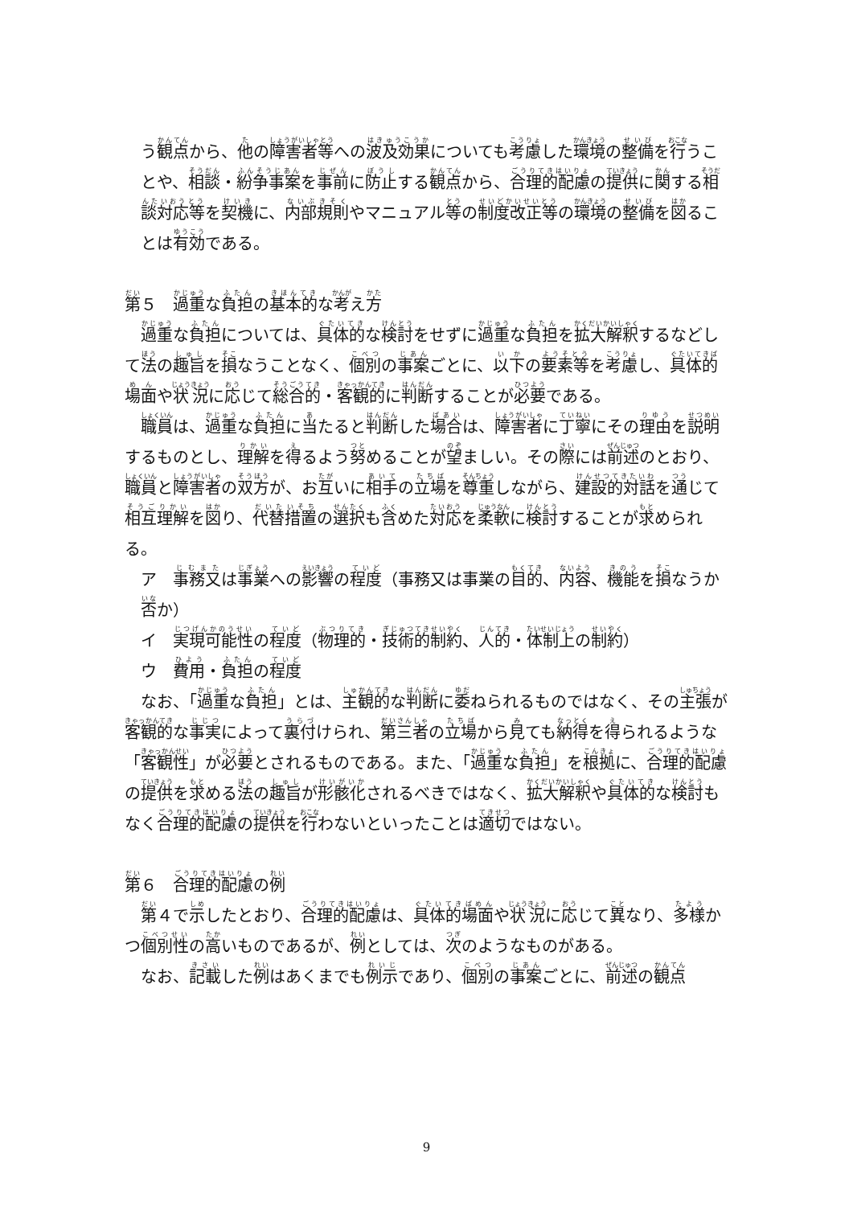う観点から、他の障害者等への波及効果についても考慮した環境の整備を行うことや、相談・紛争事案を事前に防止する観点から、合理的配慮の提供に関する相談対応等を契機に、内部規則やマニュアル等の制度改正等の環境の整備を図ることは有効である。
第５　過重な負担の基本的な考え方
過重な負担については、具体的な検討をせずに過重な負担を拡大解釈するなどして法の趣旨を損なうことなく、個別の事案ごとに、以下の要素等を考慮し、具体的場面や状況に応じて総合的・客観的に判断することが必要である。
職員は、過重な負担に当たると判断した場合は、障害者に丁寧にその理由を説明するものとし、理解を得るよう努めることが望ましい。その際には前述のとおり、職員と障害者の双方が、お互いに相手の立場を尊重しながら、建設的対話を通じて相互理解を図り、代替措置の選択も含めた対応を柔軟に検討することが求められる。
ア　事務又は事業への影響の程度（事務又は事業の目的、内容、機能を損なうか否か）
イ　実現可能性の程度（物理的・技術的制約、人的・体制上の制約）
ウ　費用・負担の程度
なお、「過重な負担」とは、主観的な判断に委ねられるものではなく、その主張が客観的な事実によって裏付けられ、第三者の立場から見ても納得を得られるような「客観性」が必要とされるものである。また、「過重な負担」を根拠に、合理的配慮の提供を求める法の趣旨が形骸化されるべきではなく、拡大解釈や具体的な検討もなく合理的配慮の提供を行わないといったことは適切ではない。
第６　合理的配慮の例
第４で示したとおり、合理的配慮は、具体的場面や状況に応じて異なり、多様かつ個別性の高いものであるが、例としては、次のようなものがある。
なお、記載した例はあくまでも例示であり、個別の事案ごとに、前述の観点
9